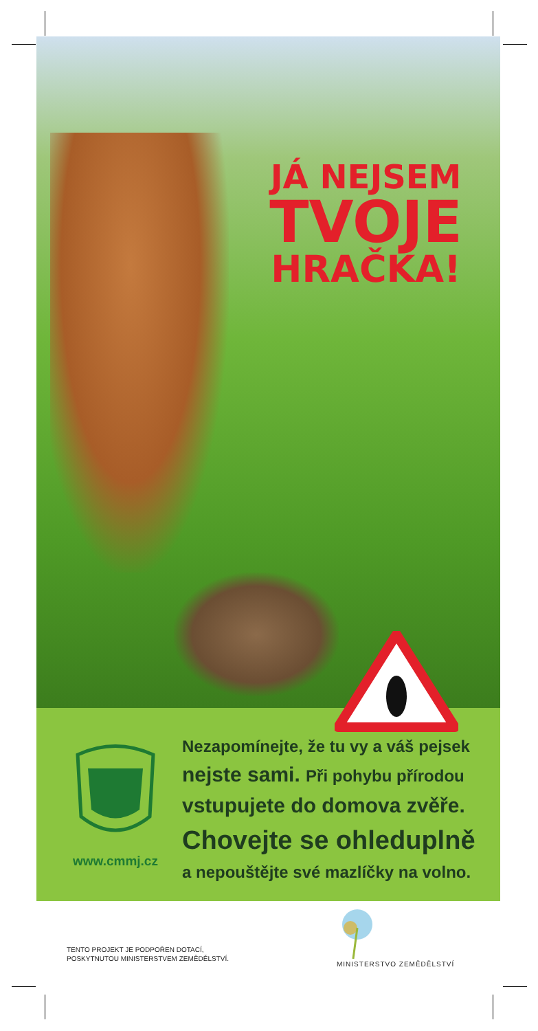JÁ NEJSEM
TVOJE
HRAČKA!
www.cmmj.cz
Nezapomínejte, že tu vy a váš pejsek
nejste sami. Při pohybu přírodou
vstupujete do domova zvěře.
Chovejte se ohleduplně
a nepouštějte své mazlíčky na volno.
TENTO PROJEKT JE PODPOŘEN DOTACÍ,
POSKYTNUTOU MINISTERSTVEM ZEMĚDĚLSTVÍ.
MINISTERSTVO ZEMĚDĚLSTVÍ